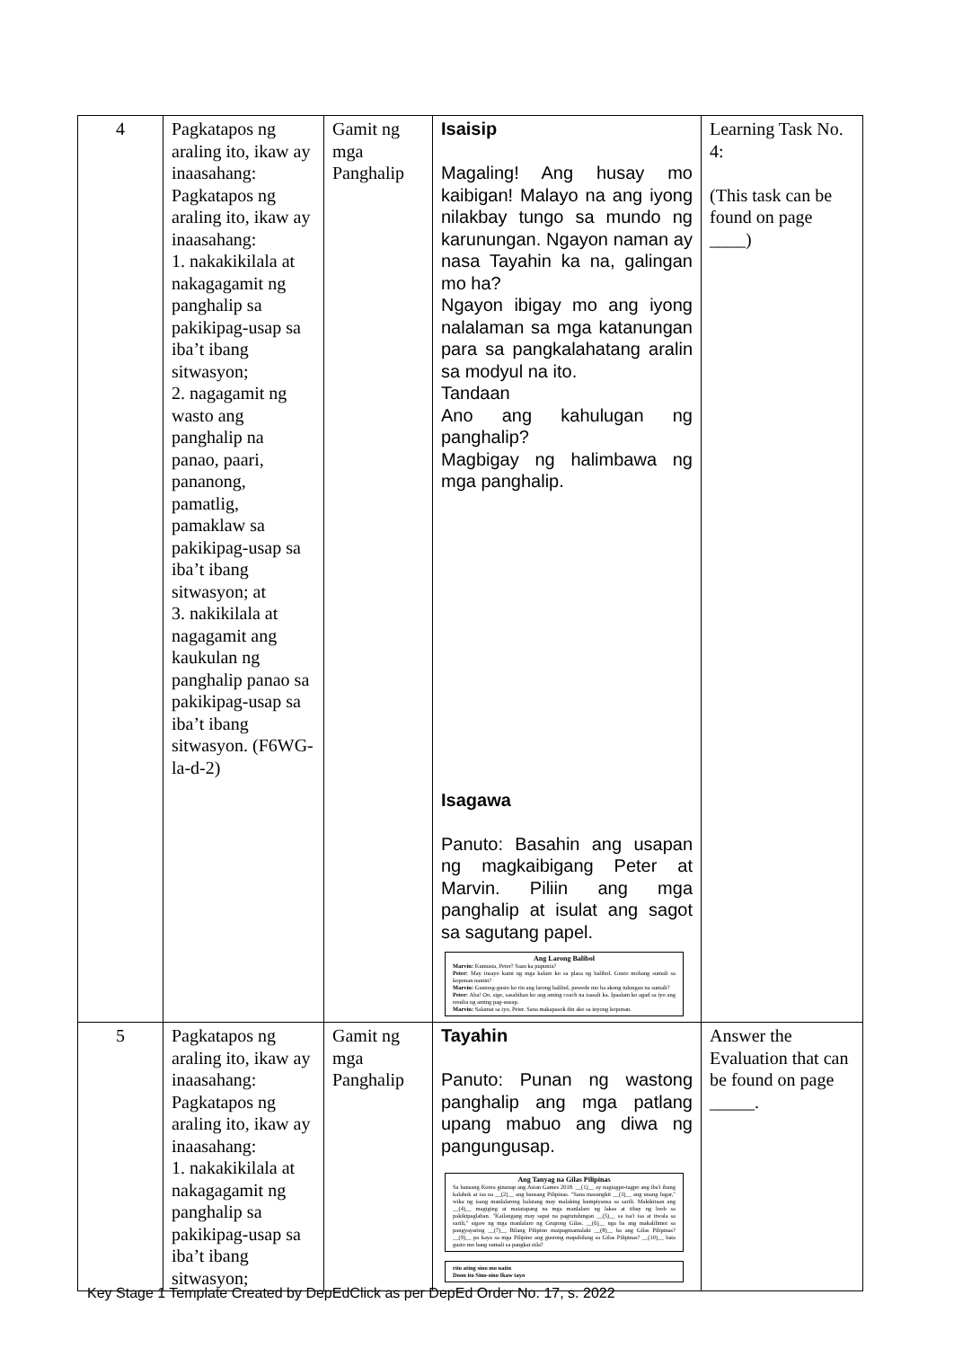| 4 | Pagkatapos ng araling ito, ikaw ay inaasahang: Pagkatapos ng araling ito, ikaw ay inaasahang: 1. nakakikilala at nakagagamit ng panghalip sa pakikipag-usap sa iba’t ibang sitwasyon; 2. nagagamit ng wasto ang panghalip na panao, paari, pananong, pamatlig, pamaklaw sa pakikipag-usap sa iba’t ibang sitwasyon; at 3. nakikilala at nagagamit ang kaukulan ng panghalip panao sa pakikipag-usap sa iba’t ibang sitwasyon. (F6WG-la-d-2) | Gamit ng mga Panghalip | Isaisip Magaling! Ang husay mo kaibigan! Malayo na ang iyong nilakbay tungo sa mundo ng karunungan. Ngayon naman ay nasa Tayahin ka na, galingan mo ha? Ngayon ibigay mo ang iyong nalalaman sa mga katanungan para sa pangkalahatang aralin sa modyul na ito. Tandaan Ano ang kahulugan ng panghalip? Magbigay ng halimbawa ng mga panghalip. Isagawa Panuto: Basahin ang usapan ng magkaibigang Peter at Marvin. Piliin ang mga panghalip at isulat ang sagot sa sagutang papel. Ang Larong Balibol Marvin: Kumusta, Peter? Saan ka pupunta? Peter: May insayo kami ng mga kalaro ko sa plasa ng balibol. Gusto mobang sumali sa koponan namin? Marvin: Gustong-gusto ko rin ang larong balibol, puwede mo ba akong tulungan na sumali? Peter: Aba! Oo, sige, sasabihan ko ang aming coach na isasali ka. Ipaalam ko agad sa iyo ang resulta ng aming pag-uusap. Marvin: Salamat sa iyo, Peter. Sana makapasok din ako sa inyong koponan. | Learning Task No. 4: (This task can be found on page ____) |
| 5 | Pagkatapos ng araling ito, ikaw ay inaasahang: Pagkatapos ng araling ito, ikaw ay inaasahang: 1. nakakikilala at nakagagamit ng panghalip sa pakikipag-usap sa iba’t ibang sitwasyon; | Gamit ng mga Panghalip | Tayahin Panuto: Punan ng wastong panghalip ang mga patlang upang mabuo ang diwa ng pangungusap. Ang Tanyag na Gilas Pilipinas Sa bansang Korea ginanap ang Asian Games 2018. __(1)__ ay nagtagpo-tagpo ang iba't ibang kalahok at isa na __(2)__ ang bansang Pilipinas. "Sana masungkit __(3)__ ang unang lugar," wika ng isang manlalarong halatang may malaking kumpiyansa sa sarili. Makikitaan ang __(4)__ magiging at matatapang na mga manlalaro ng lakas at tibay ng loob sa pakikipaglaban. "Kailangang may sapat na pagtutulungan __(5)__ sa isa't isa at tiwala sa sarili," sigaw ng mga manlalaro ng Grupong Gilas. __(6)__ nga ba ang makalilimot sa pangyayaring __(7)__ Bilang Pilipino maipagmamalaki __(8)__ ba ang Gilas Pilipinas? __(9)__ pa kaya sa mga Pilipino ang gustong mapabilang sa Gilas Pilipinas? __(10)__ bata gusto mo bang sumali sa pangkat nila? rito ating sino mo natin Doon ito Sino-sino Ikaw tayo | Answer the Evaluation that can be found on page _____. |
Key Stage 1 Template Created by DepEdClick as per DepEd Order No. 17, s. 2022